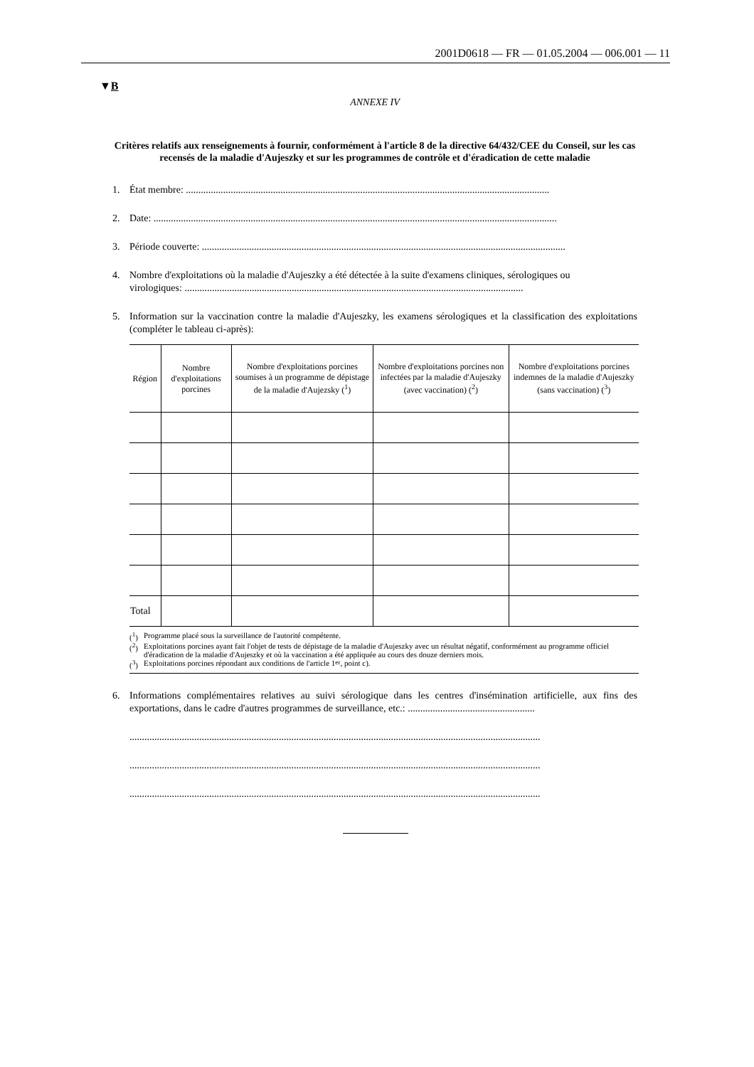2001D0618 — FR — 01.05.2004 — 006.001 — 11
▼B
ANNEXE IV
Critères relatifs aux renseignements à fournir, conformément à l'article 8 de la directive 64/432/CEE du Conseil, sur les cas recensés de la maladie d'Aujeszky et sur les programmes de contrôle et d'éradication de cette maladie
1. État membre: ..................................................................................................................................................
2. Date: ..................................................................................................................................................................
3. Période couverte: ..................................................................................................................................................
4. Nombre d'exploitations où la maladie d'Aujeszky a été détectée à la suite d'examens cliniques, sérologiques ou
virologiques: ........................................................................................................................................
5. Information sur la vaccination contre la maladie d'Aujeszky, les examens sérologiques et la classification des exploitations (compléter le tableau ci-après):
| Région | Nombre d'exploitations porcines | Nombre d'exploitations porcines soumises à un programme de dépistage de la maladie d'Aujezsky (<sup>1</sup>) | Nombre d'exploitations porcines non infectées par la maladie d'Aujeszky (avec vaccination) (<sup>2</sup>) | Nombre d'exploitations porcines indemnes de la maladie d'Aujeszky (sans vaccination) (<sup>3</sup>) |
| --- | --- | --- | --- | --- |
| Total | | | | |
(<sup>1</sup>) Programme placé sous la surveillance de l'autorité compétente.
(<sup>2</sup>) Exploitations porcines ayant fait l'objet de tests de dépistage de la maladie d'Aujeszky avec un résultat négatif, conformément au programme officiel d'éradication de la maladie d'Aujeszky et où la vaccination a été appliquée au cours des douze derniers mois.
(<sup>3</sup>) Exploitations porcines répondant aux conditions de l'article 1<sup>er</sup>, point c).
6. Informations complémentaires relatives au suivi sérologique dans les centres d'insémination artificielle, aux fins des exportations, dans le cadre d'autres programmes de surveillance, etc.: ...................................................
.....................................................................................................................................................................
.....................................................................................................................................................................
.....................................................................................................................................................................